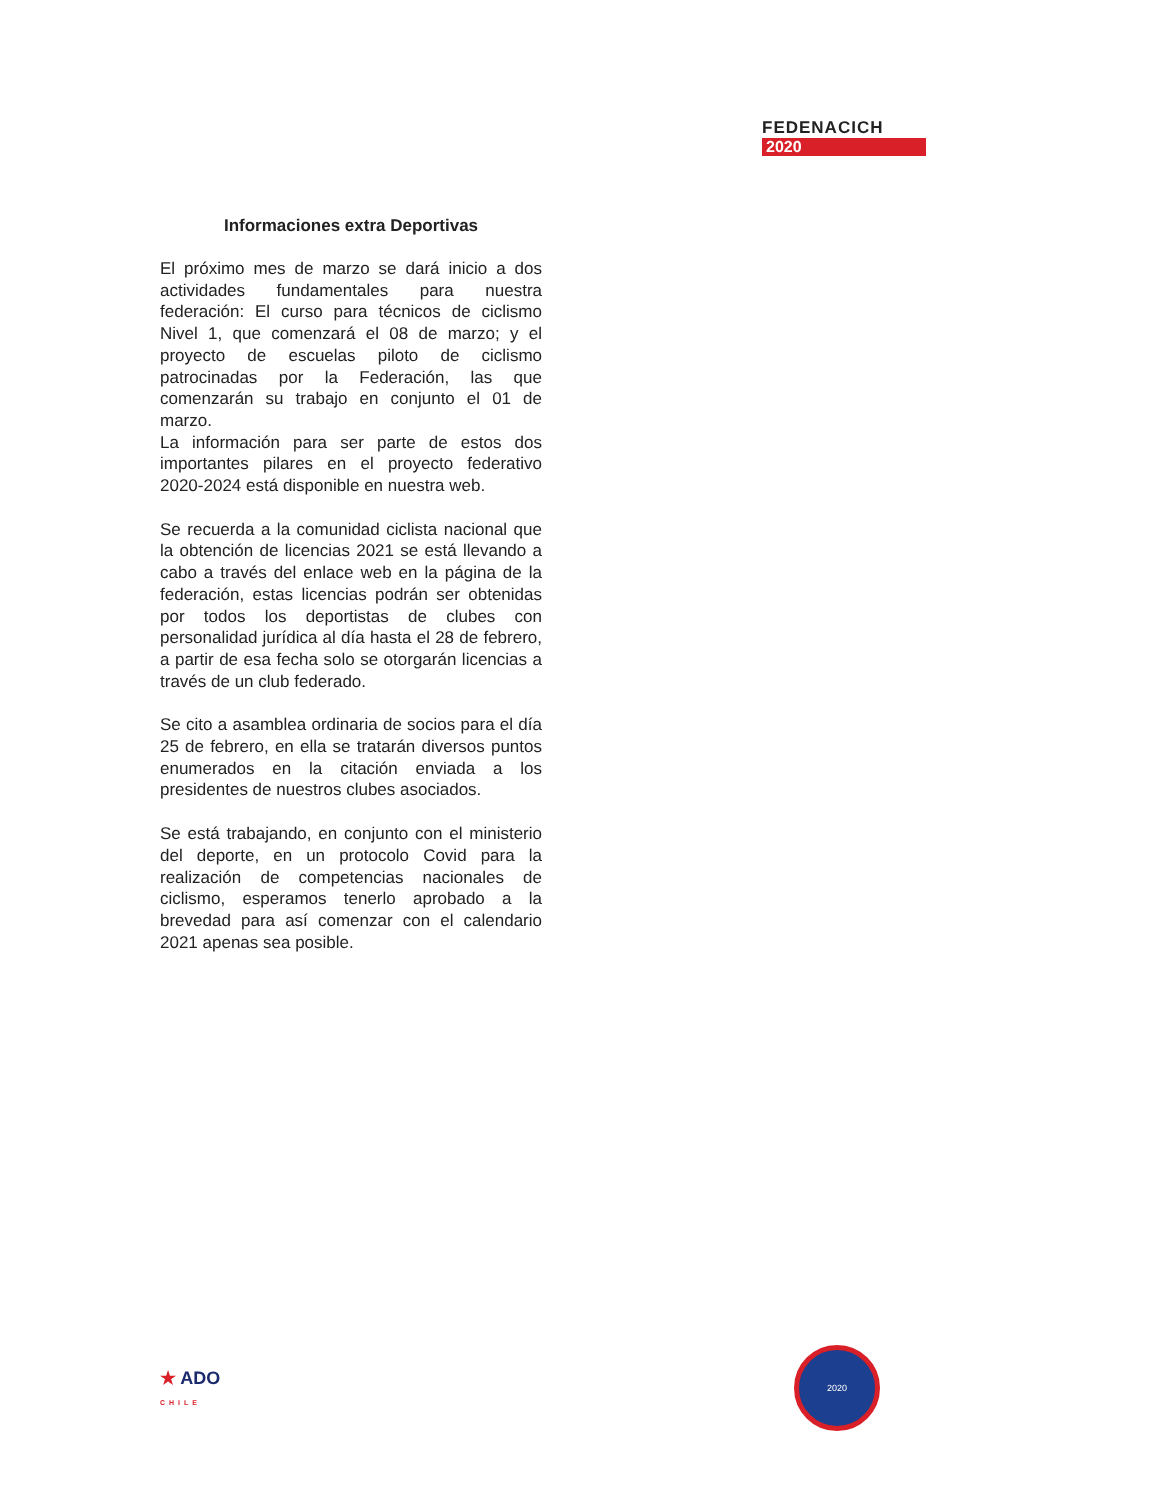FEDENACICH
2020
Informaciones extra Deportivas
El próximo mes de marzo se dará inicio a dos actividades fundamentales para nuestra federación: El curso para técnicos de ciclismo Nivel 1, que comenzará el 08 de marzo; y el proyecto de escuelas piloto de ciclismo patrocinadas por la Federación, las que comenzarán su trabajo en conjunto el 01 de marzo.
La información para ser parte de estos dos importantes pilares en el proyecto federativo 2020-2024 está disponible en nuestra web.
Se recuerda a la comunidad ciclista nacional que la obtención de licencias 2021 se está llevando a cabo a través del enlace web en la página de la federación, estas licencias podrán ser obtenidas por todos los deportistas de clubes con personalidad jurídica al día hasta el 28 de febrero, a partir de esa fecha solo se otorgarán licencias a través de un club federado.
Se cito a asamblea ordinaria de socios para el día 25 de febrero, en ella se tratarán diversos puntos enumerados en la citación enviada a los presidentes de nuestros clubes asociados.
Se está trabajando, en conjunto con el ministerio del deporte, en un protocolo Covid para la realización de competencias nacionales de ciclismo, esperamos tenerlo aprobado a la brevedad para así comenzar con el calendario 2021 apenas sea posible.
★ ADO
CHILE
2020